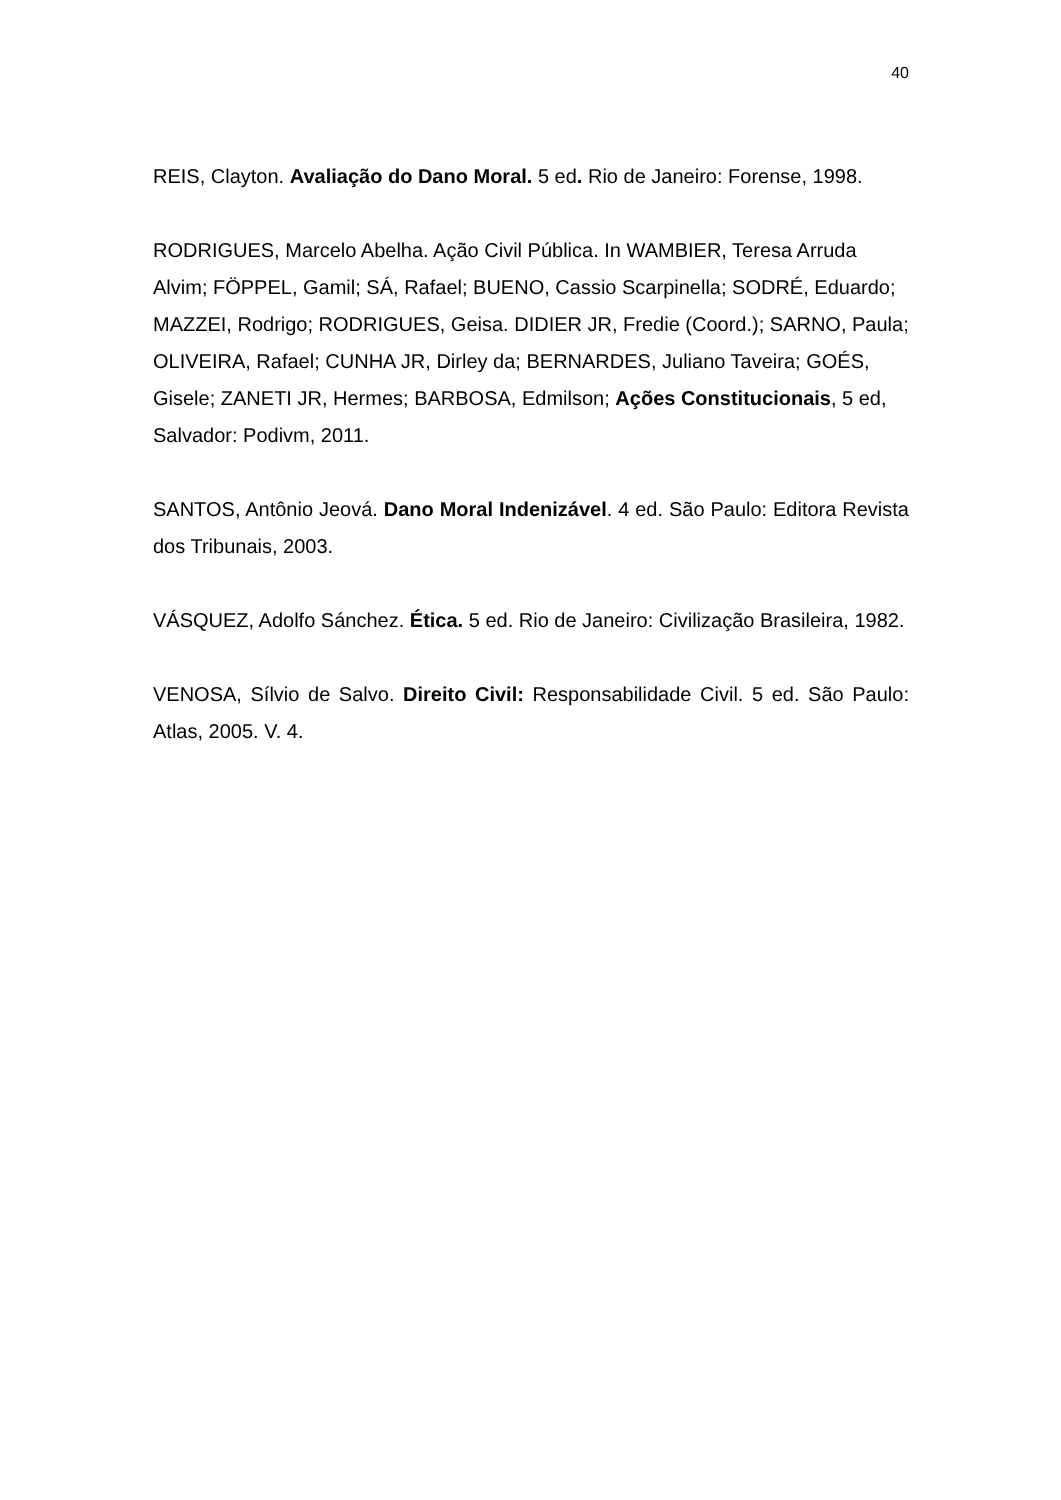40
REIS, Clayton. Avaliação do Dano Moral. 5 ed. Rio de Janeiro: Forense, 1998.
RODRIGUES, Marcelo Abelha. Ação Civil Pública. In WAMBIER, Teresa Arruda Alvim; FÖPPEL, Gamil; SÁ, Rafael; BUENO, Cassio Scarpinella; SODRÉ, Eduardo; MAZZEI, Rodrigo; RODRIGUES, Geisa. DIDIER JR, Fredie (Coord.); SARNO, Paula; OLIVEIRA, Rafael; CUNHA JR, Dirley da; BERNARDES, Juliano Taveira; GOÉS, Gisele; ZANETI JR, Hermes; BARBOSA, Edmilson; Ações Constitucionais, 5 ed, Salvador: Podivm, 2011.
SANTOS, Antônio Jeová. Dano Moral Indenizável. 4 ed. São Paulo: Editora Revista dos Tribunais, 2003.
VÁSQUEZ, Adolfo Sánchez. Ética. 5 ed. Rio de Janeiro: Civilização Brasileira, 1982.
VENOSA, Sílvio de Salvo. Direito Civil: Responsabilidade Civil. 5 ed. São Paulo: Atlas, 2005. V. 4.